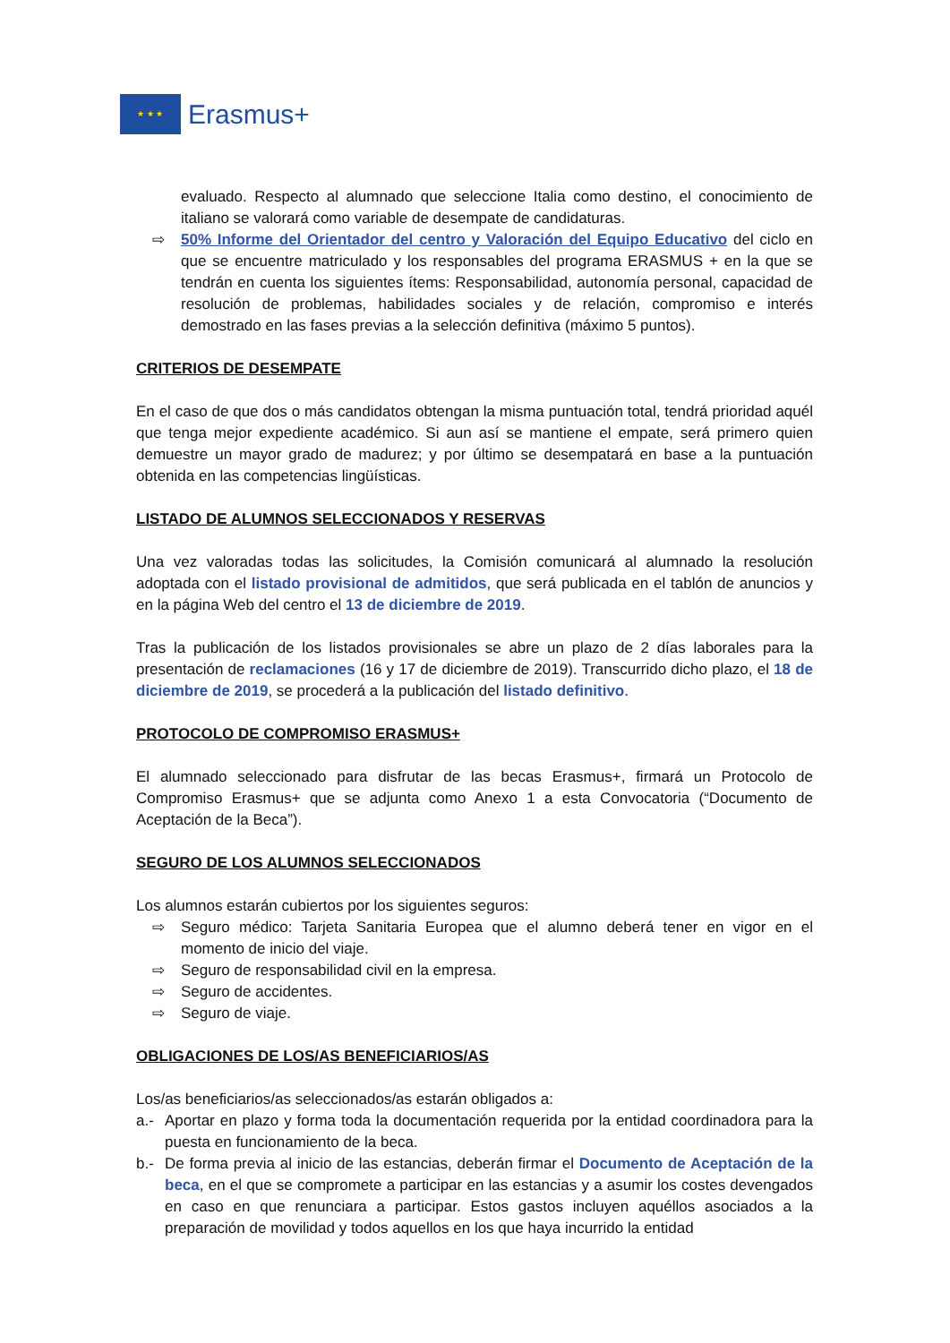★ ★ ★
Erasmus+
evaluado. Respecto al alumnado que seleccione Italia como destino, el conocimiento de italiano se valorará como variable de desempate de candidaturas.
⇨ 50% Informe del Orientador del centro y Valoración del Equipo Educativo del ciclo en que se encuentre matriculado y los responsables del programa ERASMUS + en la que se tendrán en cuenta los siguientes ítems: Responsabilidad, autonomía personal, capacidad de resolución de problemas, habilidades sociales y de relación, compromiso e interés demostrado en las fases previas a la selección definitiva (máximo 5 puntos).
CRITERIOS DE DESEMPATE
En el caso de que dos o más candidatos obtengan la misma puntuación total, tendrá prioridad aquél que tenga mejor expediente académico. Si aun así se mantiene el empate, será primero quien demuestre un mayor grado de madurez; y por último se desempatará en base a la puntuación obtenida en las competencias lingüísticas.
LISTADO DE ALUMNOS SELECCIONADOS Y RESERVAS
Una vez valoradas todas las solicitudes, la Comisión comunicará al alumnado la resolución adoptada con el listado provisional de admitidos, que será publicada en el tablón de anuncios y en la página Web del centro el 13 de diciembre de 2019.
Tras la publicación de los listados provisionales se abre un plazo de 2 días laborales para la presentación de reclamaciones (16 y 17 de diciembre de 2019). Transcurrido dicho plazo, el 18 de diciembre de 2019, se procederá a la publicación del listado definitivo.
PROTOCOLO DE COMPROMISO ERASMUS+
El alumnado seleccionado para disfrutar de las becas Erasmus+, firmará un Protocolo de Compromiso Erasmus+ que se adjunta como Anexo 1 a esta Convocatoria (“Documento de Aceptación de la Beca”).
SEGURO DE LOS ALUMNOS SELECCIONADOS
Los alumnos estarán cubiertos por los siguientes seguros:
⇨ Seguro médico: Tarjeta Sanitaria Europea que el alumno deberá tener en vigor en el momento de inicio del viaje.
⇨ Seguro de responsabilidad civil en la empresa.
⇨ Seguro de accidentes.
⇨ Seguro de viaje.
OBLIGACIONES DE LOS/AS BENEFICIARIOS/AS
Los/as beneficiarios/as seleccionados/as estarán obligados a:
a.- Aportar en plazo y forma toda la documentación requerida por la entidad coordinadora para la puesta en funcionamiento de la beca.
b.- De forma previa al inicio de las estancias, deberán firmar el Documento de Aceptación de la beca, en el que se compromete a participar en las estancias y a asumir los costes devengados en caso en que renunciara a participar. Estos gastos incluyen aquéllos asociados a la preparación de movilidad y todos aquellos en los que haya incurrido la entidad